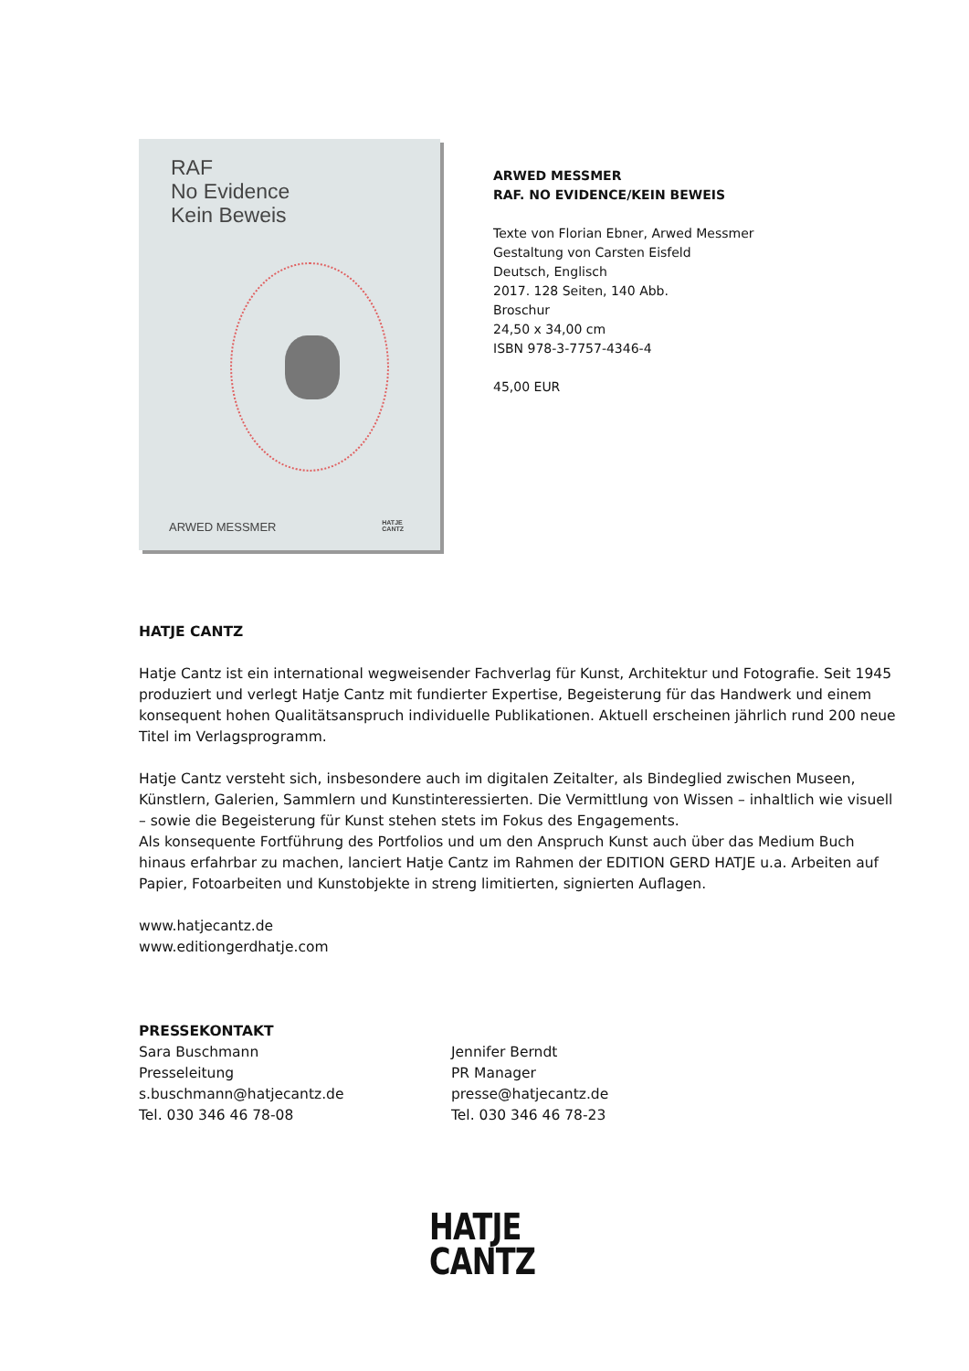RAF
No Evidence
Kein Beweis
ARWED MESSMER
HATJE
CANTZ
ARWED MESSMER
RAF. NO EVIDENCE/KEIN BEWEIS
Texte von Florian Ebner, Arwed Messmer
Gestaltung von Carsten Eisfeld
Deutsch, Englisch
2017. 128 Seiten, 140 Abb.
Broschur
24,50 x 34,00 cm
ISBN 978-3-7757-4346-4
45,00 EUR
HATJE CANTZ
Hatje Cantz ist ein international wegweisender Fachverlag für Kunst, Architektur und Fotografie. Seit 1945 produziert und verlegt Hatje Cantz mit fundierter Expertise, Begeisterung für das Handwerk und einem konsequent hohen Qualitätsanspruch individuelle Publikationen. Aktuell erscheinen jährlich rund 200 neue Titel im Verlagsprogramm.
Hatje Cantz versteht sich, insbesondere auch im digitalen Zeitalter, als Bindeglied zwischen Museen, Künstlern, Galerien, Sammlern und Kunstinteressierten. Die Vermittlung von Wissen – inhaltlich wie visuell – sowie die Begeisterung für Kunst stehen stets im Fokus des Engagements.
Als konsequente Fortführung des Portfolios und um den Anspruch Kunst auch über das Medium Buch hinaus erfahrbar zu machen, lanciert Hatje Cantz im Rahmen der EDITION GERD HATJE u.a. Arbeiten auf Papier, Fotoarbeiten und Kunstobjekte in streng limitierten, signierten Auflagen.
www.hatjecantz.de
www.editiongerdhatje.com
PRESSEKONTAKT
Sara Buschmann
Presseleitung
s.buschmann@hatjecantz.de
Tel. 030 346 46 78-08
Jennifer Berndt
PR Manager
presse@hatjecantz.de
Tel. 030 346 46 78-23
HATJE
CANTZ